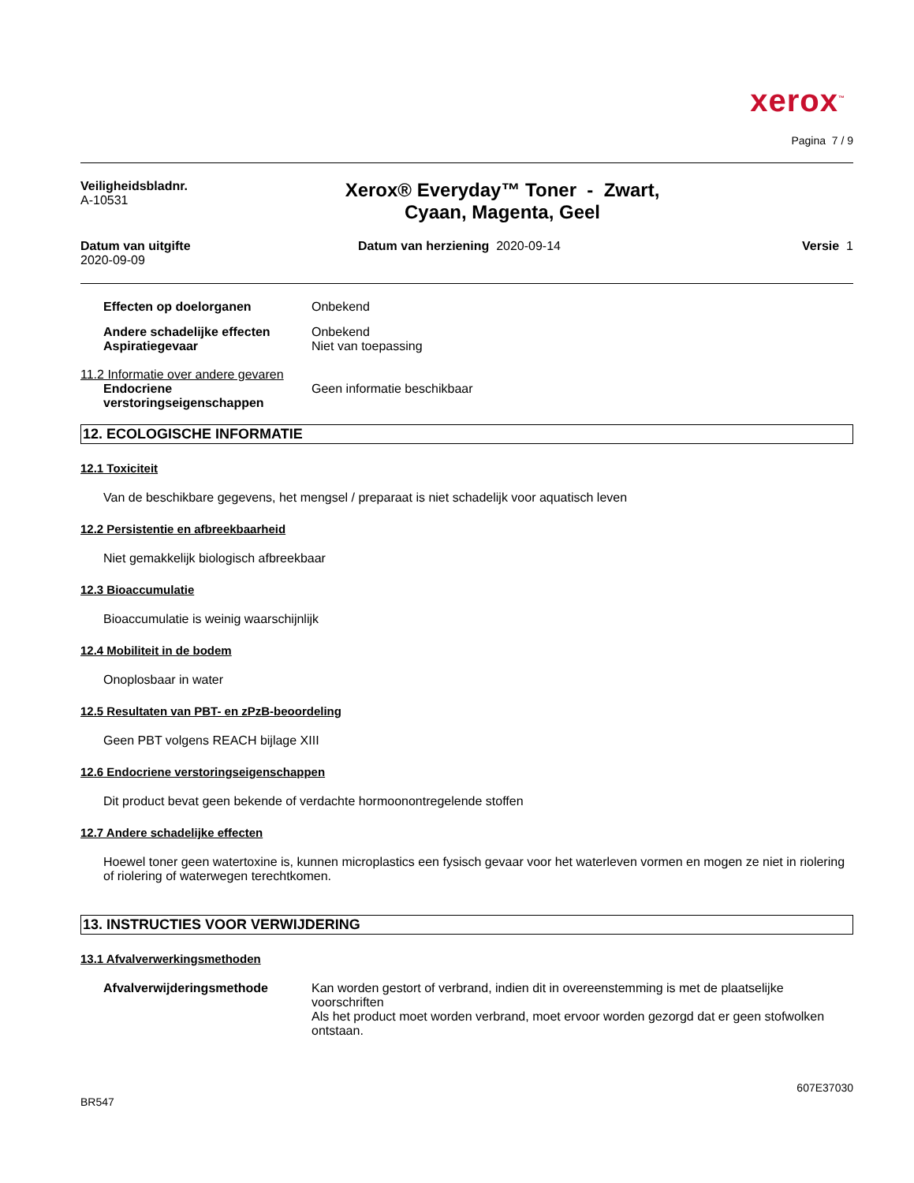xerox<sup>™</sup>
Pagina 7 / 9
Veiligheidsbladnr.
A-10531
Xerox® Everyday™ Toner - Zwart,
Cyaan, Magenta, Geel
Datum van uitgifte
2020-09-09
Datum van herziening 2020-09-14
Versie 1
Effecten op doelorganen Onbekend
Andere schadelijke effecten Onbekend
Aspiratiegevaar Niet van toepassing
11.2 Informatie over andere gevaren
Endocriene verstoringseigenschappen
Geen informatie beschikbaar
12. ECOLOGISCHE INFORMATIE
12.1 Toxiciteit
Van de beschikbare gegevens, het mengsel / preparaat is niet schadelijk voor aquatisch leven
12.2 Persistentie en afbreekbaarheid
Niet gemakkelijk biologisch afbreekbaar
12.3 Bioaccumulatie
Bioaccumulatie is weinig waarschijnlijk
12.4 Mobiliteit in de bodem
Onoplosbaar in water
12.5 Resultaten van PBT- en zPzB-beoordeling
Geen PBT volgens REACH bijlage XIII
12.6 Endocriene verstoringseigenschappen
Dit product bevat geen bekende of verdachte hormoonontregelende stoffen
12.7 Andere schadelijke effecten
Hoewel toner geen watertoxine is, kunnen microplastics een fysisch gevaar voor het waterleven vormen en mogen ze niet in riolering of riolering of waterwegen terechtkomen.
13. INSTRUCTIES VOOR VERWIJDERING
13.1 Afvalverwerkingsmethoden
Afvalverwijderingsmethode Kan worden gestort of verbrand, indien dit in overeenstemming is met de plaatselijke voorschriften
Als het product moet worden verbrand, moet ervoor worden gezorgd dat er geen stofwolken ontstaan.
BR547
607E37030